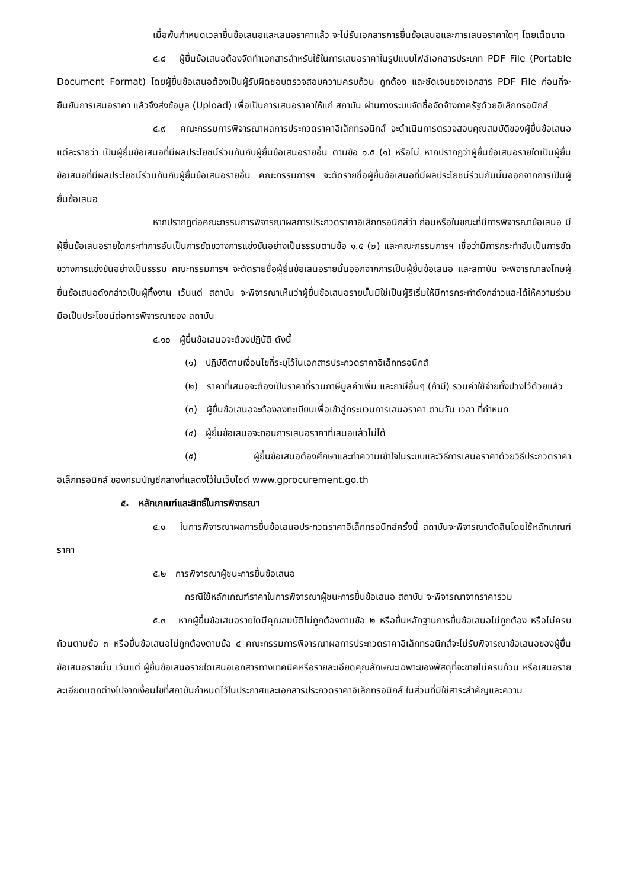เมื่อพ้นกำหนดเวลายื่นข้อเสนอและเสนอราคาแล้ว จะไม่รับเอกสารการยื่นข้อเสนอและการเสนอราคาใดๆ โดยเด็ดขาด
๔.๘ ผู้ยื่นข้อเสนอต้องจัดทำเอกสารสำหรับใช้ในการเสนอราคาในรูปแบบไฟล์เอกสารประเภท PDF File (Portable Document Format) โดยผู้ยื่นข้อเสนอต้องเป็นผู้รับผิดชอบตรวจสอบความครบถ้วน ถูกต้อง และชัดเจนของเอกสาร PDF File ก่อนที่จะยืนยันการเสนอราคา แล้วจึงส่งข้อมูล (Upload) เพื่อเป็นการเสนอราคาให้แก่ สถาบัน ผ่านทางระบบจัดซื้อจัดจ้างภาครัฐด้วยอิเล็กทรอนิกส์
๔.๙ คณะกรรมการพิจารณาผลการประกวดราคาอิเล็กทรอนิกส์ จะดำเนินการตรวจสอบคุณสมบัติของผู้ยื่นข้อเสนอแต่ละรายว่า เป็นผู้ยื่นข้อเสนอที่มีผลประโยชน์ร่วมกันกับผู้ยื่นข้อเสนอรายอื่น ตามข้อ ๑.๕ (๑) หรือไม่ หากปรากฏว่าผู้ยื่นข้อเสนอรายใดเป็นผู้ยื่นข้อเสนอที่มีผลประโยชน์ร่วมกันกับผู้ยื่นข้อเสนอรายอื่น คณะกรรมการฯ จะตัดรายชื่อผู้ยื่นข้อเสนอที่มีผลประโยชน์ร่วมกันนั้นออกจากการเป็นผู้ยื่นข้อเสนอ
หากปรากฏต่อคณะกรรมการพิจารณาผลการประกวดราคาอิเล็กทรอนิกส์ว่า ก่อนหรือในขณะที่มีการพิจารณาข้อเสนอ มีผู้ยื่นข้อเสนอรายใดกระทำการอันเป็นการขัดขวางการแข่งขันอย่างเป็นธรรมตามข้อ ๑.๕ (๒) และคณะกรรมการฯ เชื่อว่ามีการกระทำอันเป็นการขัดขวางการแข่งขันอย่างเป็นธรรม คณะกรรมการฯ จะตัดรายชื่อผู้ยื่นข้อเสนอรายนั้นออกจากการเป็นผู้ยื่นข้อเสนอ และสถาบัน จะพิจารณาลงโทษผู้ยื่นข้อเสนอดังกล่าวเป็นผู้ทิ้งงาน เว้นแต่ สถาบัน จะพิจารณาเห็นว่าผู้ยื่นข้อเสนอรายนั้นมิใช่เป็นผู้ริเริ่มให้มีการกระทำดังกล่าวและได้ให้ความร่วมมือเป็นประโยชน์ต่อการพิจารณาของ สถาบัน
๔.๑๐ ผู้ยื่นข้อเสนอจะต้องปฏิบัติ ดังนี้
(๑) ปฏิบัติตามเงื่อนไขที่ระบุไว้ในเอกสารประกวดราคาอิเล็กทรอนิกส์
(๒) ราคาที่เสนอจะต้องเป็นราคาที่รวมภาษีมูลค่าเพิ่ม และภาษีอื่นๆ (ถ้ามี) รวมค่าใช้จ่ายทั้งปวงไว้ด้วยแล้ว
(๓) ผู้ยื่นข้อเสนอจะต้องลงทะเบียนเพื่อเข้าสู่กระบวนการเสนอราคา ตามวัน เวลา ที่กำหนด
(๔) ผู้ยื่นข้อเสนอจะถอนการเสนอราคาที่เสนอแล้วไม่ได้
(๕) ผู้ยื่นข้อเสนอต้องศึกษาและทำความเข้าใจในระบบและวิธีการเสนอราคาด้วยวิธีประกวดราคาอิเล็กทรอนิกส์ ของกรมบัญชีกลางที่แสดงไว้ในเว็บไซต์ www.gprocurement.go.th
๕. หลักเกณฑ์และสิทธิ์ในการพิจารณา
๕.๑ ในการพิจารณาผลการยื่นข้อเสนอประกวดราคาอิเล็กทรอนิกส์ครั้งนี้ สถาบันจะพิจารณาตัดสินโดยใช้หลักเกณฑ์ ราคา
๕.๒ การพิจารณาผู้ชนะการยื่นข้อเสนอ
กรณีใช้หลักเกณฑ์ราคาในการพิจารณาผู้ชนะการยื่นข้อเสนอ สถาบัน จะพิจารณาจากราคารวม
๕.๓ หากผู้ยื่นข้อเสนอรายใดมีคุณสมบัติไม่ถูกต้องตามข้อ ๒ หรือยื่นหลักฐานการยื่นข้อเสนอไม่ถูกต้อง หรือไม่ครบถ้วนตามข้อ ๓ หรือยื่นข้อเสนอไม่ถูกต้องตามข้อ ๔ คณะกรรมการพิจารณาผลการประกวดราคาอิเล็กทรอนิกส์จะไม่รับพิจารณาข้อเสนอของผู้ยื่นข้อเสนอรายนั้น เว้นแต่ ผู้ยื่นข้อเสนอรายใดเสนอเอกสารทางเทคนิคหรือรายละเอียดคุณลักษณะเฉพาะของพัสดุที่จะขายไม่ครบถ้วน หรือเสนอรายละเอียดแตกต่างไปจากเงื่อนไขที่สถาบันกำหนดไว้ในประกาศและเอกสารประกวดราคาอิเล็กทรอนิกส์ ในส่วนที่มิใช่สาระสำคัญและความ